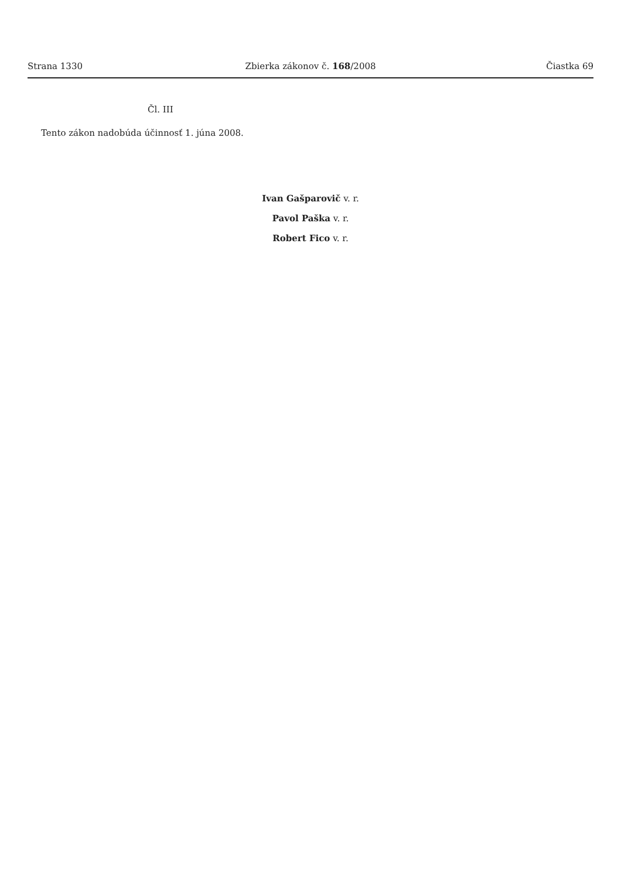Strana 1330 Zbierka zákonov č. 168/2008 Čiastka 69
Čl. III
Tento zákon nadobúda účinnosť 1. júna 2008.
Ivan Gašparovič v. r.
Pavol Paška v. r.
Robert Fico v. r.